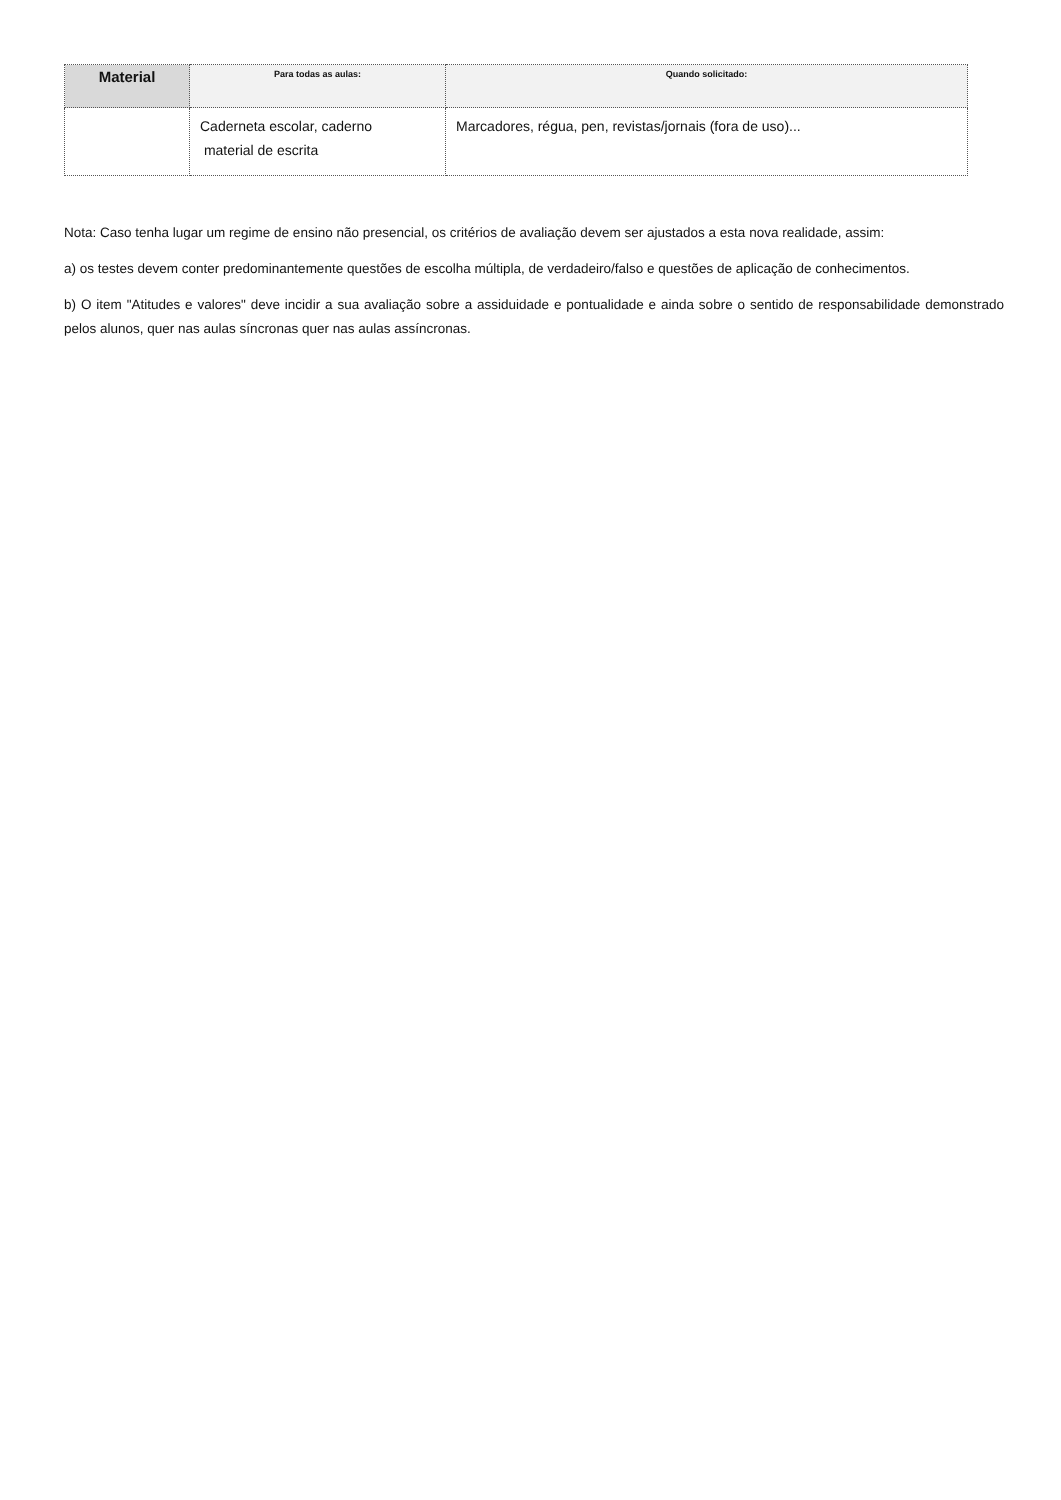| Material | Para todas as aulas: | Quando solicitado: |
| --- | --- | --- |
| | Caderneta escolar, caderno material de escrita | Marcadores, régua, pen, revistas/jornais (fora de uso)... |
Nota: Caso tenha lugar um regime de ensino não presencial, os critérios de avaliação devem ser ajustados a esta nova realidade, assim:
a) os testes devem conter predominantemente questões de escolha múltipla, de verdadeiro/falso e questões de aplicação de conhecimentos.
b) O item "Atitudes e valores" deve incidir a sua avaliação sobre a assiduidade e pontualidade e ainda sobre o sentido de responsabilidade demonstrado pelos alunos, quer nas aulas síncronas quer nas aulas assíncronas.